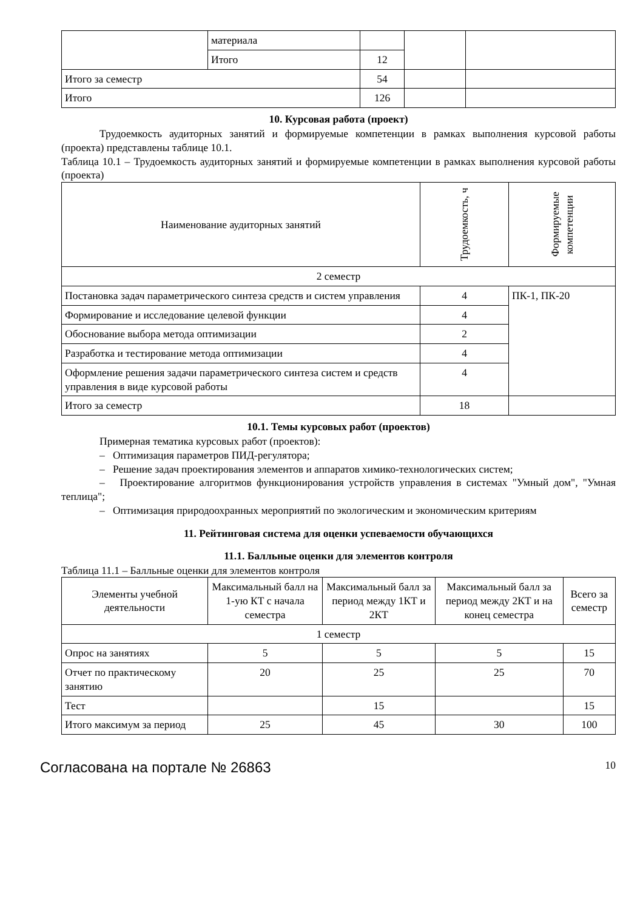| | материала | | | |
| | Итого | 12 | | |
| Итого за семестр | | 54 | | |
| Итого | | 126 | | |
10. Курсовая работа (проект)
Трудоемкость аудиторных занятий и формируемые компетенции в рамках выполнения курсовой работы (проекта) представлены таблице 10.1.
Таблица 10.1 – Трудоемкость аудиторных занятий и формируемые компетенции в рамках выполнения курсовой работы (проекта)
| Наименование аудиторных занятий | Трудоемкость, ч | Формируемые компетенции |
| --- | --- | --- |
| 2 семестр | | |
| Постановка задач параметрического синтеза средств и систем управления | 4 | ПК-1, ПК-20 |
| Формирование и исследование целевой функции | 4 | |
| Обоснование выбора метода оптимизации | 2 | |
| Разработка и тестирование метода оптимизации | 4 | |
| Оформление решения задачи параметрического синтеза систем и средств управления в виде курсовой работы | 4 | |
| Итого за семестр | 18 | |
10.1. Темы курсовых работ (проектов)
Примерная тематика курсовых работ (проектов):
– Оптимизация параметров ПИД-регулятора;
– Решение задач проектирования элементов и аппаратов химико-технологических систем;
– Проектирование алгоритмов функционирования устройств управления в системах "Умный дом", "Умная теплица";
– Оптимизация природоохранных мероприятий по экологическим и экономическим критериям
11. Рейтинговая система для оценки успеваемости обучающихся
11.1. Балльные оценки для элементов контроля
Таблица 11.1 – Балльные оценки для элементов контроля
| Элементы учебной деятельности | Максимальный балл на 1-ую КТ с начала семестра | Максимальный балл за период между 1КТ и 2КТ | Максимальный балл за период между 2КТ и на конец семестра | Всего за семестр |
| --- | --- | --- | --- | --- |
| 1 семестр | | | | |
| Опрос на занятиях | 5 | 5 | 5 | 15 |
| Отчет по практическому занятию | 20 | 25 | 25 | 70 |
| Тест | | 15 | | 15 |
| Итого максимум за период | 25 | 45 | 30 | 100 |
Согласована на портале № 26863 10